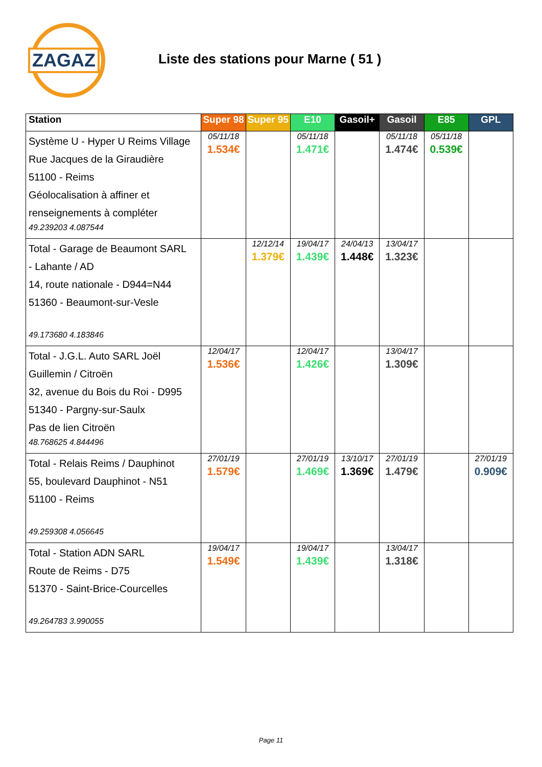ZAGAZ
Liste des stations pour Marne ( 51 )
| Station | Super 98 | Super 95 | E10 | Gasoil+ | Gasoil | E85 | GPL |
| --- | --- | --- | --- | --- | --- | --- | --- |
| Système U - Hyper U Reims Village Rue Jacques de la Giraudière 51100 - Reims Géolocalisation à affiner et renseignements à compléter 49.239203 4.087544 | 05/11/18 1.534€ | | 05/11/18 1.471€ | | 05/11/18 1.474€ | 05/11/18 0.539€ | |
| Total - Garage de Beaumont SARL - Lahante / AD 14, route nationale - D944=N44 51360 - Beaumont-sur-Vesle 49.173680 4.183846 | | 12/12/14 1.379€ | 19/04/17 1.439€ | 24/04/13 1.448€ | 13/04/17 1.323€ | | |
| Total - J.G.L. Auto SARL Joël Guillemin / Citroën 32, avenue du Bois du Roi - D995 51340 - Pargny-sur-Saulx Pas de lien Citroën 48.768625 4.844496 | 12/04/17 1.536€ | | 12/04/17 1.426€ | | 13/04/17 1.309€ | | |
| Total - Relais Reims / Dauphinot 55, boulevard Dauphinot - N51 51100 - Reims 49.259308 4.056645 | 27/01/19 1.579€ | | 27/01/19 1.469€ | 13/10/17 1.369€ | 27/01/19 1.479€ | | 27/01/19 0.909€ |
| Total - Station ADN SARL Route de Reims - D75 51370 - Saint-Brice-Courcelles 49.264783 3.990055 | 19/04/17 1.549€ | | 19/04/17 1.439€ | | 13/04/17 1.318€ | | |
Page 11